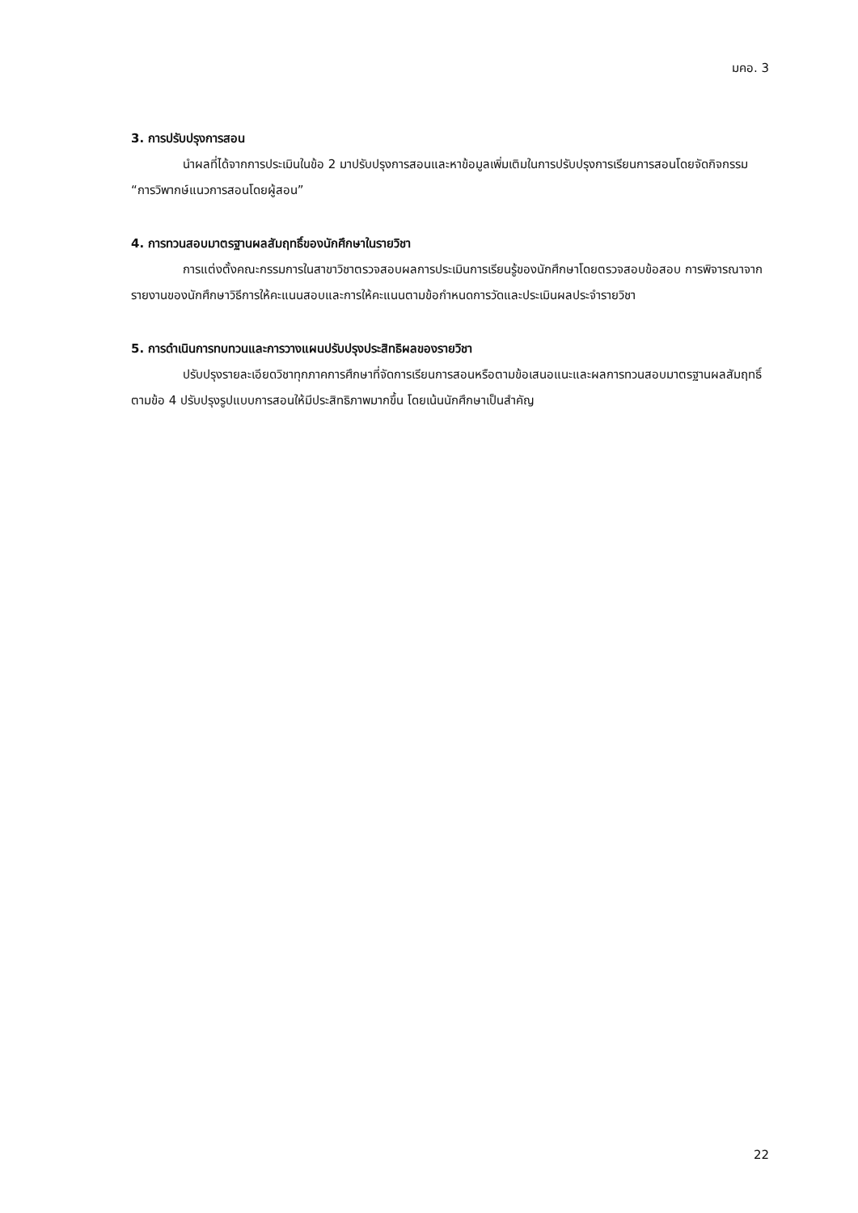มคอ. 3
3. การปรับปรุงการสอน
นำผลที่ได้จากการประเมินในข้อ 2 มาปรับปรุงการสอนและหาข้อมูลเพิ่มเติมในการปรับปรุงการเรียนการสอนโดยจัดกิจกรรม “การวิพากษ์แนวการสอนโดยผู้สอน”
4. การทวนสอบมาตรฐานผลสัมฤทธิ์ของนักศึกษาในรายวิชา
การแต่งตั้งคณะกรรมการในสาขาวิชาตรวจสอบผลการประเมินการเรียนรู้ของนักศึกษาโดยตรวจสอบข้อสอบ การพิจารณาจากรายงานของนักศึกษาวิธีการให้คะแนนสอบและการให้คะแนนตามข้อกำหนดการวัดและประเมินผลประจำรายวิชา
5. การดำเนินการทบทวนและการวางแผนปรับปรุงประสิทธิผลของรายวิชา
ปรับปรุงรายละเอียดวิชาทุกภาคการศึกษาที่จัดการเรียนการสอนหรือตามข้อเสนอแนะและผลการทวนสอบมาตรฐานผลสัมฤทธิ์ตามข้อ 4 ปรับปรุงรูปแบบการสอนให้มีประสิทธิภาพมากขึ้น โดยเน้นนักศึกษาเป็นสำคัญ
22